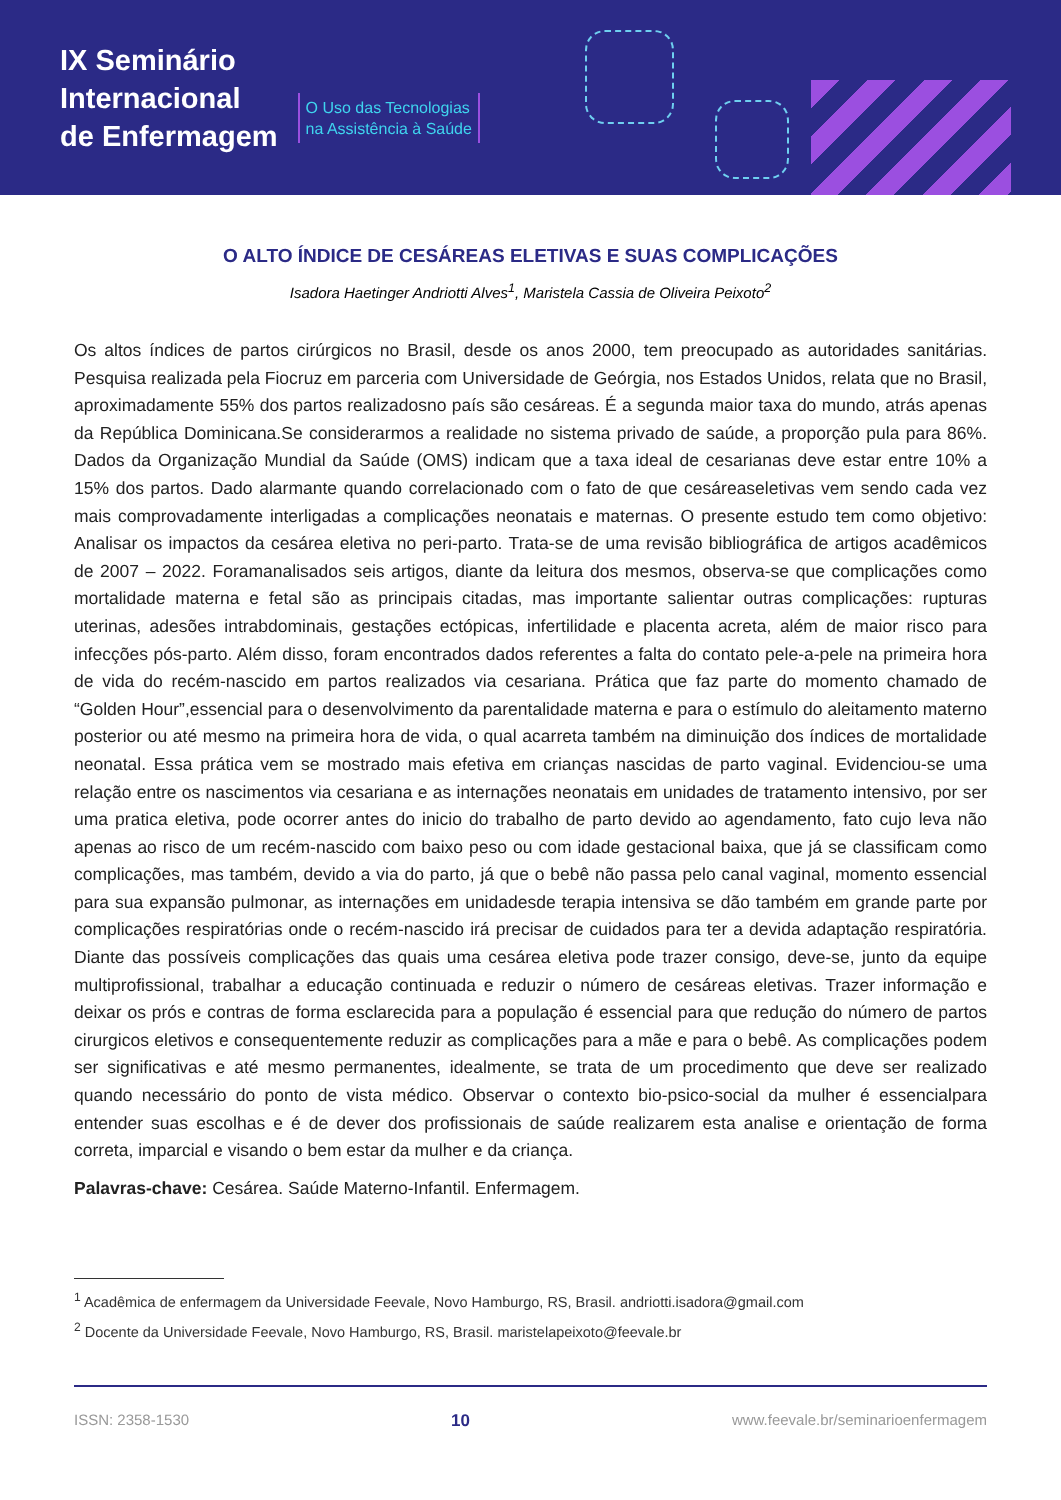IX Seminário
Internacional
de Enfermagem
O Uso das Tecnologias
na Assistência à Saúde
O ALTO ÍNDICE DE CESÁREAS ELETIVAS E SUAS COMPLICAÇÕES
Isadora Haetinger Andriotti Alves<sup>1</sup>, Maristela Cassia de Oliveira Peixoto<sup>2</sup>
Os altos índices de partos cirúrgicos no Brasil, desde os anos 2000, tem preocupado as autoridades sanitárias. Pesquisa realizada pela Fiocruz em parceria com Universidade de Geórgia, nos Estados Unidos, relata que no Brasil, aproximadamente 55% dos partos realizadosno país são cesáreas. É a segunda maior taxa do mundo, atrás apenas da República Dominicana.Se considerarmos a realidade no sistema privado de saúde, a proporção pula para 86%. Dados da Organização Mundial da Saúde (OMS) indicam que a taxa ideal de cesarianas deve estar entre 10% a 15% dos partos. Dado alarmante quando correlacionado com o fato de que cesáreaseletivas vem sendo cada vez mais comprovadamente interligadas a complicações neonatais e maternas. O presente estudo tem como objetivo: Analisar os impactos da cesárea eletiva no peri-parto. Trata-se de uma revisão bibliográfica de artigos acadêmicos de 2007 – 2022. Foramanalisados seis artigos, diante da leitura dos mesmos, observa-se que complicações como mortalidade materna e fetal são as principais citadas, mas importante salientar outras complicações: rupturas uterinas, adesões intrabdominais, gestações ectópicas, infertilidade e placenta acreta, além de maior risco para infecções pós-parto. Além disso, foram encontrados dados referentes a falta do contato pele-a-pele na primeira hora de vida do recém-nascido em partos realizados via cesariana. Prática que faz parte do momento chamado de “Golden Hour”,essencial para o desenvolvimento da parentalidade materna e para o estímulo do aleitamento materno posterior ou até mesmo na primeira hora de vida, o qual acarreta também na diminuição dos índices de mortalidade neonatal. Essa prática vem se mostrado mais efetiva em crianças nascidas de parto vaginal. Evidenciou-se uma relação entre os nascimentos via cesariana e as internações neonatais em unidades de tratamento intensivo, por ser uma pratica eletiva, pode ocorrer antes do inicio do trabalho de parto devido ao agendamento, fato cujo leva não apenas ao risco de um recém-nascido com baixo peso ou com idade gestacional baixa, que já se classificam como complicações, mas também, devido a via do parto, já que o bebê não passa pelo canal vaginal, momento essencial para sua expansão pulmonar, as internações em unidadesde terapia intensiva se dão também em grande parte por complicações respiratórias onde o recém-nascido irá precisar de cuidados para ter a devida adaptação respiratória. Diante das possíveis complicações das quais uma cesárea eletiva pode trazer consigo, deve-se, junto da equipe multiprofissional, trabalhar a educação continuada e reduzir o número de cesáreas eletivas. Trazer informação e deixar os prós e contras de forma esclarecida para a população é essencial para que redução do número de partos cirurgicos eletivos e consequentemente reduzir as complicações para a mãe e para o bebê. As complicações podem ser significativas e até mesmo permanentes, idealmente, se trata de um procedimento que deve ser realizado quando necessário do ponto de vista médico. Observar o contexto bio-psico-social da mulher é essencialpara entender suas escolhas e é de dever dos profissionais de saúde realizarem esta analise e orientação de forma correta, imparcial e visando o bem estar da mulher e da criança.
Palavras-chave: Cesárea. Saúde Materno-Infantil. Enfermagem.
<sup>1</sup> Acadêmica de enfermagem da Universidade Feevale, Novo Hamburgo, RS, Brasil. andriotti.isadora@gmail.com
<sup>2</sup> Docente da Universidade Feevale, Novo Hamburgo, RS, Brasil. maristelapeixoto@feevale.br
ISSN: 2358-1530 10 www.feevale.br/seminarioenfermagem